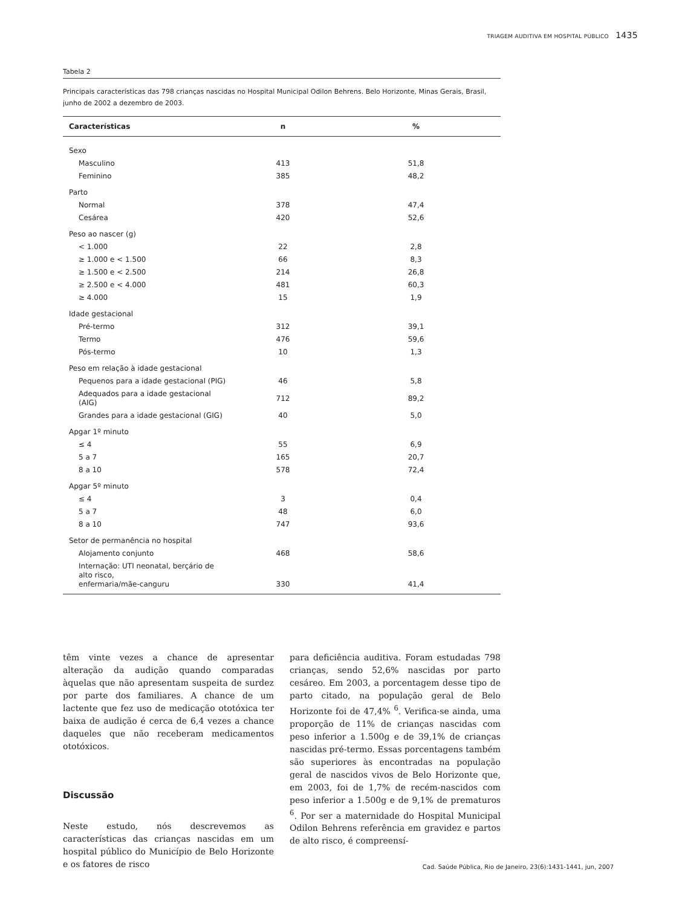TRIAGEM AUDITIVA EM HOSPITAL PÚBLICO 1435
Tabela 2
Principais características das 798 crianças nascidas no Hospital Municipal Odilon Behrens. Belo Horizonte, Minas Gerais, Brasil, junho de 2002 a dezembro de 2003.
| Características | n | % |
| --- | --- | --- |
| Sexo | | |
| Masculino | 413 | 51,8 |
| Feminino | 385 | 48,2 |
| Parto | | |
| Normal | 378 | 47,4 |
| Cesárea | 420 | 52,6 |
| Peso ao nascer (g) | | |
| < 1.000 | 22 | 2,8 |
| ≥ 1.000 e < 1.500 | 66 | 8,3 |
| ≥ 1.500 e < 2.500 | 214 | 26,8 |
| ≥ 2.500 e < 4.000 | 481 | 60,3 |
| ≥ 4.000 | 15 | 1,9 |
| Idade gestacional | | |
| Pré-termo | 312 | 39,1 |
| Termo | 476 | 59,6 |
| Pós-termo | 10 | 1,3 |
| Peso em relação à idade gestacional | | |
| Pequenos para a idade gestacional (PIG) | 46 | 5,8 |
| Adequados para a idade gestacional (AIG) | 712 | 89,2 |
| Grandes para a idade gestacional (GIG) | 40 | 5,0 |
| Apgar 1º minuto | | |
| ≤ 4 | 55 | 6,9 |
| 5 a 7 | 165 | 20,7 |
| 8 a 10 | 578 | 72,4 |
| Apgar 5º minuto | | |
| ≤ 4 | 3 | 0,4 |
| 5 a 7 | 48 | 6,0 |
| 8 a 10 | 747 | 93,6 |
| Setor de permanência no hospital | | |
| Alojamento conjunto | 468 | 58,6 |
| Internação: UTI neonatal, berçário de alto risco, enfermaria/mãe-canguru | 330 | 41,4 |
têm vinte vezes a chance de apresentar alteração da audição quando comparadas àquelas que não apresentam suspeita de surdez por parte dos familiares. A chance de um lactente que fez uso de medicação ototóxica ter baixa de audição é cerca de 6,4 vezes a chance daqueles que não receberam medicamentos ototóxicos.
Discussão
Neste estudo, nós descrevemos as características das crianças nascidas em um hospital público do Município de Belo Horizonte e os fatores de risco
para deficiência auditiva. Foram estudadas 798 crianças, sendo 52,6% nascidas por parto cesáreo. Em 2003, a porcentagem desse tipo de parto citado, na população geral de Belo Horizonte foi de 47,4% <sup>6</sup>. Verifica-se ainda, uma proporção de 11% de crianças nascidas com peso inferior a 1.500g e de 39,1% de crianças nascidas pré-termo. Essas porcentagens também são superiores às encontradas na população geral de nascidos vivos de Belo Horizonte que, em 2003, foi de 1,7% de recém-nascidos com peso inferior a 1.500g e de 9,1% de prematuros <sup>6</sup>. Por ser a maternidade do Hospital Municipal Odilon Behrens referência em gravidez e partos de alto risco, é compreensí-
Cad. Saúde Pública, Rio de Janeiro, 23(6):1431-1441, jun, 2007